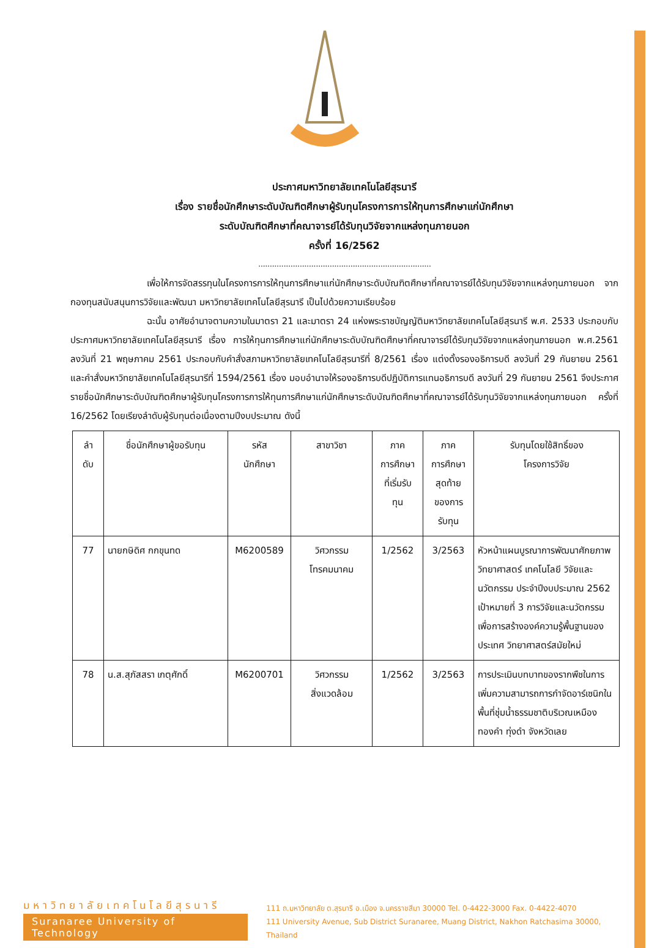ประกาศมหาวิทยาลัยเทคโนโลยีสุรนารี
เรื่อง รายชื่อนักศึกษาระดับบัณฑิตศึกษาผู้รับทุนโครงการการให้ทุนการศึกษาแก่นักศึกษา
ระดับบัณฑิตศึกษาที่คณาจารย์ได้รับทุนวิจัยจากแหล่งทุนภายนอก
ครั้งที่ 16/2562
...........................................................................
เพื่อให้การจัดสรรทุนในโครงการการให้ทุนการศึกษาแก่นักศึกษาระดับบัณฑิตศึกษาที่คณาจารย์ได้รับทุนวิจัยจากแหล่งทุนภายนอก จากกองทุนสนับสนุนการวิจัยและพัฒนา มหาวิทยาลัยเทคโนโลยีสุรนารี เป็นไปด้วยความเรียบร้อย
ฉะนั้น อาศัยอำนาจตามความในมาตรา 21 และมาตรา 24 แห่งพระราชบัญญัติมหาวิทยาลัยเทคโนโลยีสุรนารี พ.ศ. 2533 ประกอบกับประกาศมหาวิทยาลัยเทคโนโลยีสุรนารี เรื่อง การให้ทุนการศึกษาแก่นักศึกษาระดับบัณฑิตศึกษาที่คณาจารย์ได้รับทุนวิจัยจากแหล่งทุนภายนอก พ.ศ.2561 ลงวันที่ 21 พฤษภาคม 2561 ประกอบกับคำสั่งสภามหาวิทยาลัยเทคโนโลยีสุรนารีที่ 8/2561 เรื่อง แต่งตั้งรองอธิการบดี ลงวันที่ 29 กันยายน 2561 และคำสั่งมหาวิทยาลัยเทคโนโลยีสุรนารีที่ 1594/2561 เรื่อง มอบอำนาจให้รองอธิการบดีปฏิบัติการแทนอธิการบดี ลงวันที่ 29 กันยายน 2561 จึงประกาศรายชื่อนักศึกษาระดับบัณฑิตศึกษาผู้รับทุนโครงการการให้ทุนการศึกษาแก่นักศึกษาระดับบัณฑิตศึกษาที่คณาจารย์ได้รับทุนวิจัยจากแหล่งทุนภายนอก ครั้งที่ 16/2562 โดยเรียงลำดับผู้รับทุนต่อเนื่องตามปีงบประมาณ ดังนี้
| ลำ ดับ | ชื่อนักศึกษาผู้ขอรับทุน | รหัส นักศึกษา | สาขาวิชา | ภาค การศึกษา ที่เริ่มรับ ทุน | ภาค การศึกษา สุดท้าย ของการ รับทุน | รับทุนโดยใช้สิทธิ์ของ โครงการวิจัย |
| --- | --- | --- | --- | --- | --- | --- |
| 77 | นายกษิดิศ กกขุนทด | M6200589 | วิศวกรรม โทรคมนาคม | 1/2562 | 3/2563 | หัวหน้าแผนบูรณาการพัฒนาศักยภาพ วิทยาศาสตร์ เทคโนโลยี วิจัยและนวัตกรรม ประจำปีงบประมาณ 2562 เป้าหมายที่ 3 การวิจัยและนวัตกรรมเพื่อการสร้างองค์ความรู้พื้นฐานของประเทศ วิทยาศาสตร์สมัยใหม่ |
| 78 | น.ส.สุภัสสรา เกตุศักดิ์ | M6200701 | วิศวกรรม สิ่งแวดล้อม | 1/2562 | 3/2563 | การประเมินบทบาทของรากพืชในการเพิ่มความสามารถการกำจัดอาร์เซนิกในพื้นที่ชุ่มน้ำธรรมชาติบริเวณเหมืองทองคำ ทุ่งดำ จังหวัดเลย |
มหาวิทยาลัยเทคโนโลยีสุรนารี
Suranaree University of Technology
111 ถ.มหาวิทยาลัย ต.สุรนารี อ.เมือง จ.นครราชสีมา 30000 Tel. 0-4422-3000 Fax. 0-4422-4070
111 University Avenue, Sub District Suranaree, Muang District, Nakhon Ratchasima 30000, Thailand